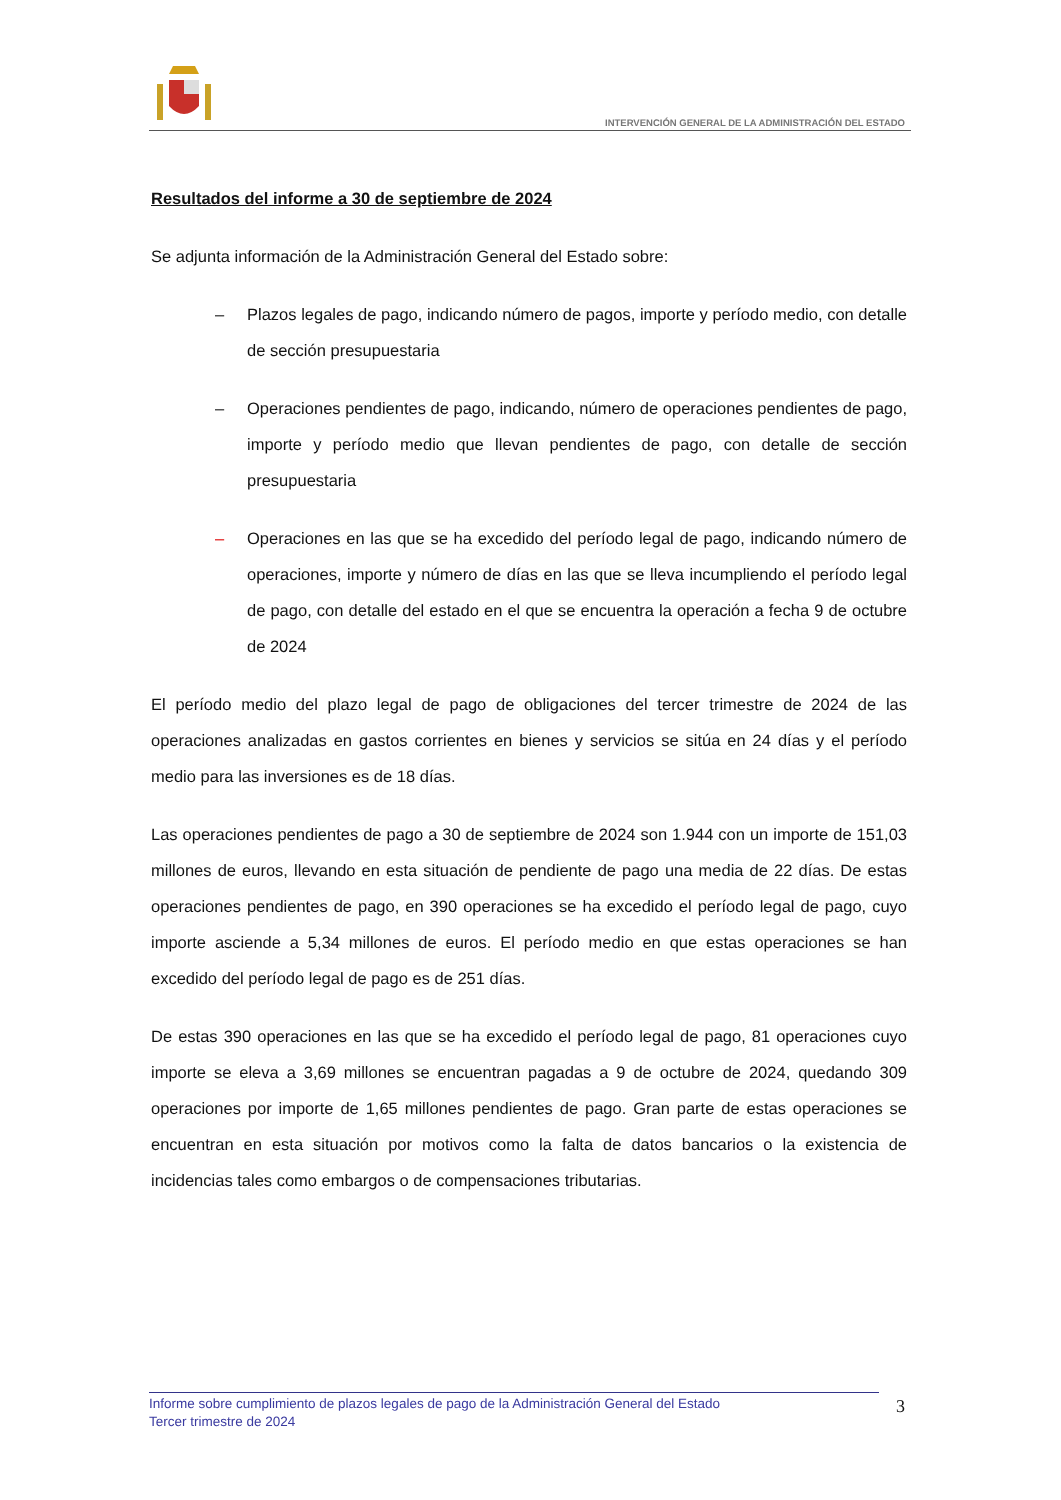INTERVENCIÓN GENERAL DE LA ADMINISTRACIÓN DEL ESTADO
Resultados del informe a 30 de septiembre de 2024
Se adjunta información de la Administración General del Estado sobre:
– Plazos legales de pago, indicando número de pagos, importe y período medio, con detalle de sección presupuestaria
– Operaciones pendientes de pago, indicando, número de operaciones pendientes de pago, importe y período medio que llevan pendientes de pago, con detalle de sección presupuestaria
– Operaciones en las que se ha excedido del período legal de pago, indicando número de operaciones, importe y número de días en las que se lleva incumpliendo el período legal de pago, con detalle del estado en el que se encuentra la operación a fecha 9 de octubre de 2024
El período medio del plazo legal de pago de obligaciones del tercer trimestre de 2024 de las operaciones analizadas en gastos corrientes en bienes y servicios se sitúa en 24 días y el período medio para las inversiones es de 18 días.
Las operaciones pendientes de pago a 30 de septiembre de 2024 son 1.944 con un importe de 151,03 millones de euros, llevando en esta situación de pendiente de pago una media de 22 días. De estas operaciones pendientes de pago, en 390 operaciones se ha excedido el período legal de pago, cuyo importe asciende a 5,34 millones de euros. El período medio en que estas operaciones se han excedido del período legal de pago es de 251 días.
De estas 390 operaciones en las que se ha excedido el período legal de pago, 81 operaciones cuyo importe se eleva a 3,69 millones se encuentran pagadas a 9 de octubre de 2024, quedando 309 operaciones por importe de 1,65 millones pendientes de pago. Gran parte de estas operaciones se encuentran en esta situación por motivos como la falta de datos bancarios o la existencia de incidencias tales como embargos o de compensaciones tributarias.
Informe sobre cumplimiento de plazos legales de pago de la Administración General del Estado
Tercer trimestre de 2024
3